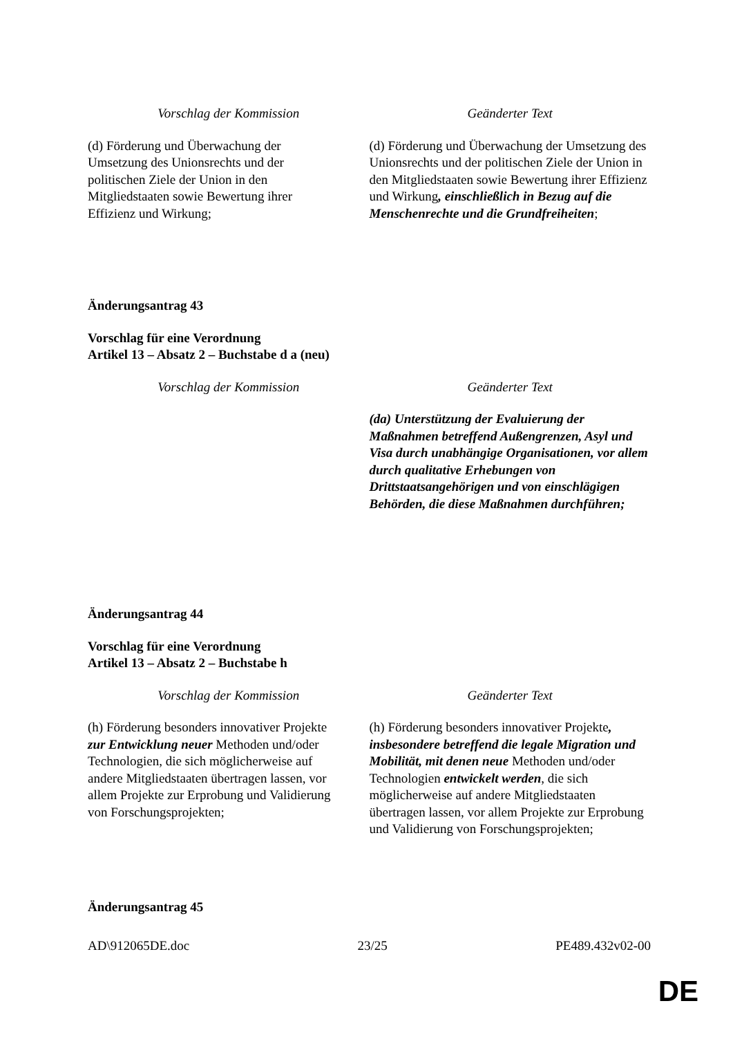| Vorschlag der Kommission | Geänderter Text |
| --- | --- |
| (d) Förderung und Überwachung der Umsetzung des Unionsrechts und der politischen Ziele der Union in den Mitgliedstaaten sowie Bewertung ihrer Effizienz und Wirkung; | (d) Förderung und Überwachung der Umsetzung des Unionsrechts und der politischen Ziele der Union in den Mitgliedstaaten sowie Bewertung ihrer Effizienz und Wirkung , einschließlich in Bezug auf die Menschenrechte und die Grundfreiheiten ; |
Änderungsantrag 43
Vorschlag für eine Verordnung
Artikel 13 – Absatz 2 – Buchstabe d a (neu)
| Vorschlag der Kommission | Geänderter Text |
| --- | --- |
| | (da) Unterstützung der Evaluierung der Maßnahmen betreffend Außengrenzen, Asyl und Visa durch unabhängige Organisationen, vor allem durch qualitative Erhebungen von Drittstaatsangehörigen und von einschlägigen Behörden, die diese Maßnahmen durchführen; |
Änderungsantrag 44
Vorschlag für eine Verordnung
Artikel 13 – Absatz 2 – Buchstabe h
| Vorschlag der Kommission | Geänderter Text |
| --- | --- |
| (h) Förderung besonders innovativer Projekte zur Entwicklung neuer Methoden und/oder Technologien, die sich möglicherweise auf andere Mitgliedstaaten übertragen lassen, vor allem Projekte zur Erprobung und Validierung von Forschungsprojekten; | (h) Förderung besonders innovativer Projekte , insbesondere betreffend die legale Migration und Mobilität, mit denen neue Methoden und/oder Technologien entwickelt werden , die sich möglicherweise auf andere Mitgliedstaaten übertragen lassen, vor allem Projekte zur Erprobung und Validierung von Forschungsprojekten; |
Änderungsantrag 45
AD\912065DE.doc 23/25 PE489.432v02-00
DE